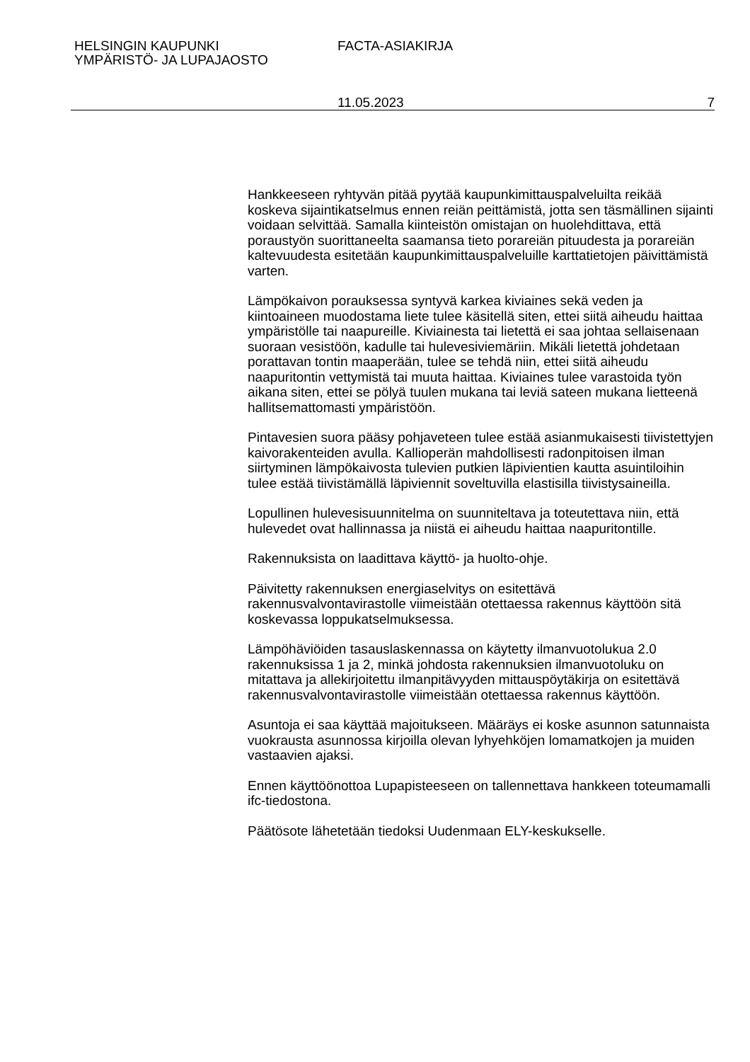HELSINGIN KAUPUNKI
YMPÄRISTÖ- JA LUPAJAOSTO
FACTA-ASIAKIRJA
11.05.2023 7
Hankkeeseen ryhtyvän pitää pyytää kaupunkimittauspalveluilta reikää koskeva sijaintikatselmus ennen reiän peittämistä, jotta sen täsmällinen sijainti voidaan selvittää. Samalla kiinteistön omistajan on huolehdittava, että poraustyön suorittaneelta saamansa tieto porareiän pituudesta ja porareiän kaltevuudesta esitetään kaupunkimittauspalveluille karttatietojen päivittämistä varten.
Lämpökaivon porauksessa syntyvä karkea kiviaines sekä veden ja kiintoaineen muodostama liete tulee käsitellä siten, ettei siitä aiheudu haittaa ympäristölle tai naapureille. Kiviainesta tai lietettä ei saa johtaa sellaisenaan suoraan vesistöön, kadulle tai hulevesiviemäriin. Mikäli lietettä johdetaan porattavan tontin maaperään, tulee se tehdä niin, ettei siitä aiheudu naapuritontin vettymistä tai muuta haittaa. Kiviaines tulee varastoida työn aikana siten, ettei se pölyä tuulen mukana tai leviä sateen mukana lietteenä hallitsemattomasti ympäristöön.
Pintavesien suora pääsy pohjaveteen tulee estää asianmukaisesti tiivistettyjen kaivorakenteiden avulla. Kallioperän mahdollisesti radonpitoisen ilman siirtyminen lämpökaivosta tulevien putkien läpivientien kautta asuintiloihin tulee estää tiivistämällä läpiviennit soveltuvilla elastisilla tiivistysaineilla.
Lopullinen hulevesisuunnitelma on suunniteltava ja toteutettava niin, että hulevedet ovat hallinnassa ja niistä ei aiheudu haittaa naapuritontille.
Rakennuksista on laadittava käyttö- ja huolto-ohje.
Päivitetty rakennuksen energiaselvitys on esitettävä rakennusvalvontavirastolle viimeistään otettaessa rakennus käyttöön sitä koskevassa loppukatselmuksessa.
Lämpöhäviöiden tasauslaskennassa on käytetty ilmanvuotolukua 2.0 rakennuksissa 1 ja 2, minkä johdosta rakennuksien ilmanvuotoluku on mitattava ja allekirjoitettu ilmanpitävyyden mittauspöytäkirja on esitettävä rakennusvalvontavirastolle viimeistään otettaessa rakennus käyttöön.
Asuntoja ei saa käyttää majoitukseen. Määräys ei koske asunnon satunnaista vuokrausta asunnossa kirjoilla olevan lyhyehköjen lomamatkojen ja muiden vastaavien ajaksi.
Ennen käyttöönottoa Lupapisteeseen on tallennettava hankkeen toteumamalli ifc-tiedostona.
Päätösote lähetetään tiedoksi Uudenmaan ELY-keskukselle.